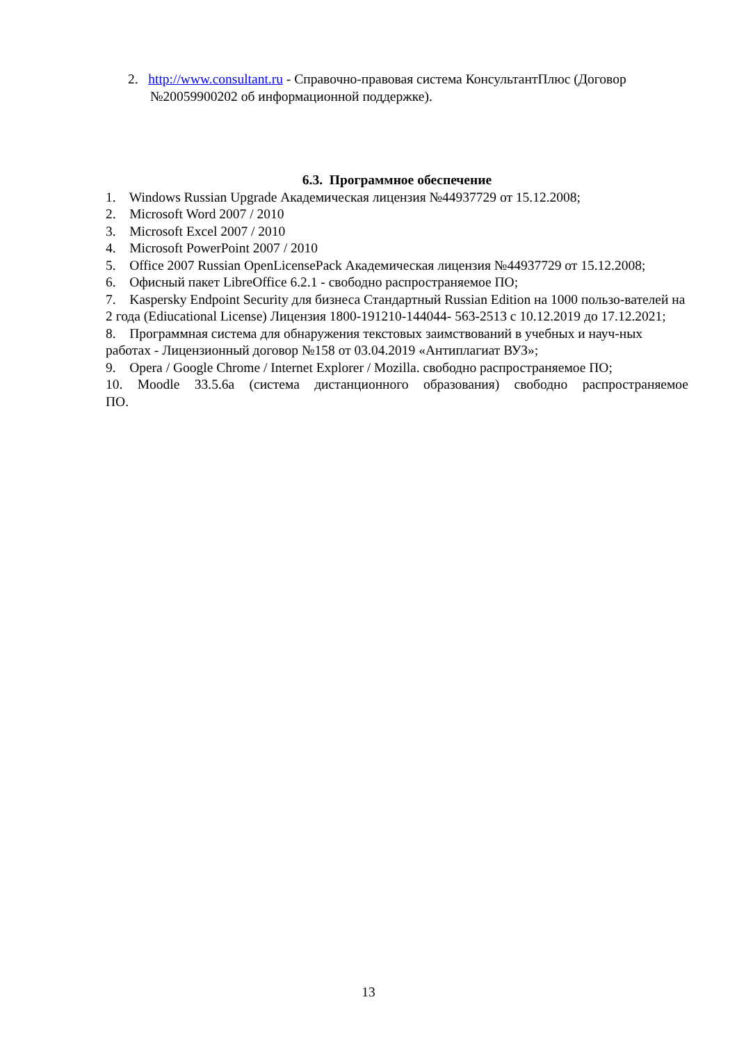2. http://www.consultant.ru - Справочно-правовая система КонсультантПлюс (Договор №20059900202 об информационной поддержке).
6.3. Программное обеспечение
1. Windows Russian Upgrade Академическая лицензия №44937729 от 15.12.2008;
2. Microsoft Word 2007 / 2010
3. Microsoft Excel 2007 / 2010
4. Microsoft PowerPoint 2007 / 2010
5. Office 2007 Russian OpenLicensePack Академическая лицензия №44937729 от 15.12.2008;
6. Офисный пакет LibreOffice 6.2.1 - свободно распространяемое ПО;
7. Kaspersky Endpoint Security для бизнеса Стандартный Russian Edition на 1000 пользо-вателей на 2 года (Ediucational License) Лицензия 1800-191210-144044- 563-2513 с 10.12.2019 до 17.12.2021;
8. Программная система для обнаружения текстовых заимствований в учебных и науч-ных работах - Лицензионный договор №158 от 03.04.2019 «Антиплагиат ВУЗ»;
9. Opera / Google Chrome / Internet Explorer / Mozilla. свободно распространяемое ПО;
10. Moodle 33.5.6a (система дистанционного образования) свободно распространяемое
ПО.
13